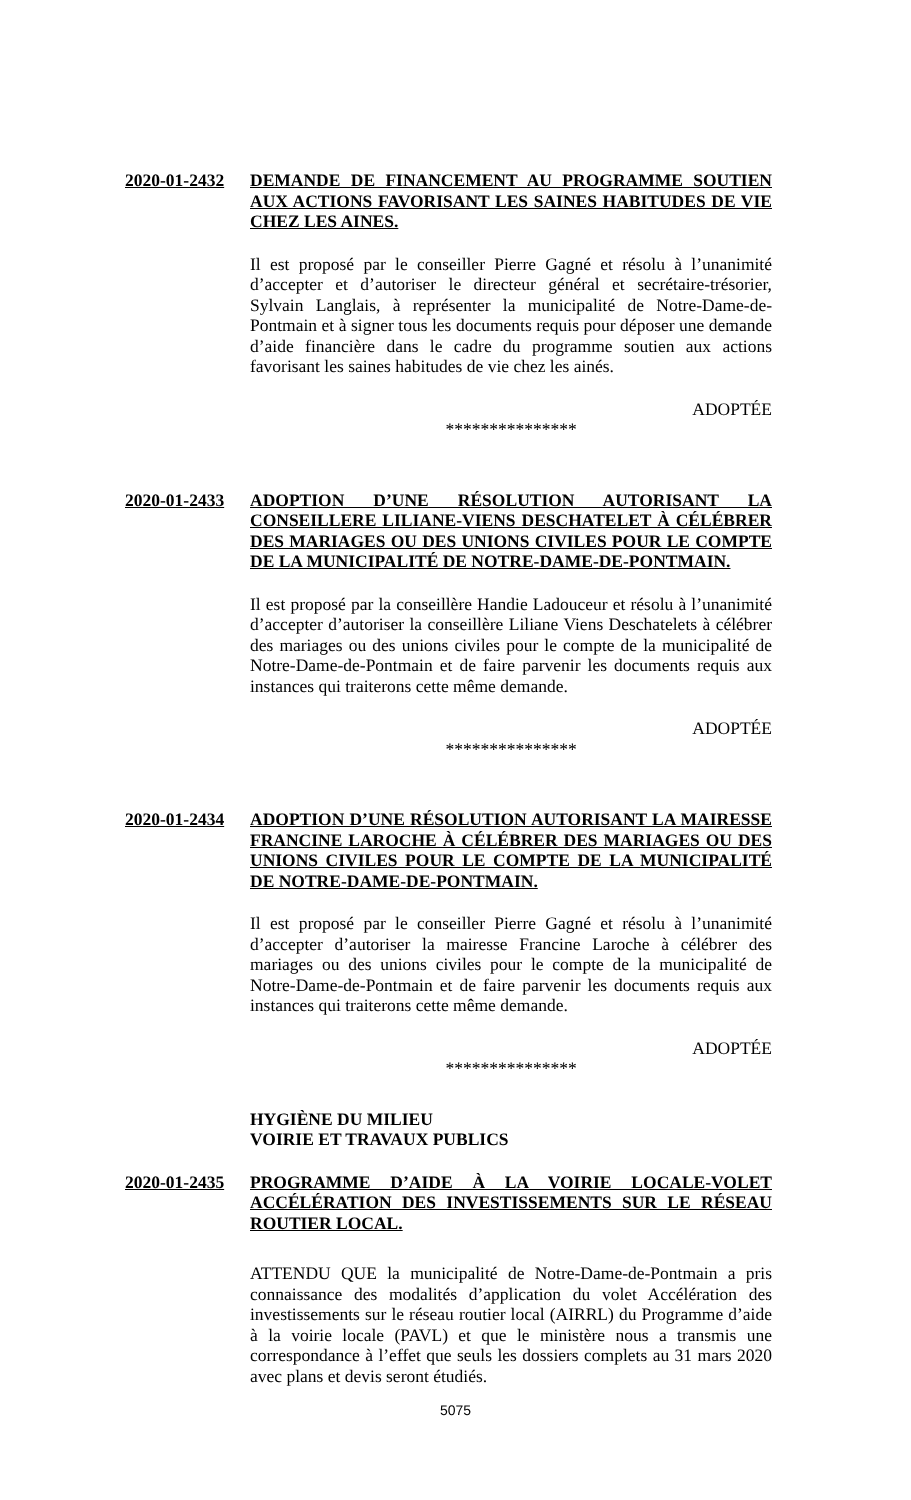2020-01-2432
DEMANDE DE FINANCEMENT AU PROGRAMME SOUTIEN AUX ACTIONS FAVORISANT LES SAINES HABITUDES DE VIE CHEZ LES AINES.
Il est proposé par le conseiller Pierre Gagné et résolu à l’unanimité d’accepter et d’autoriser le directeur général et secrétaire-trésorier, Sylvain Langlais, à représenter la municipalité de Notre-Dame-de-Pontmain et à signer tous les documents requis pour déposer une demande d’aide financière dans le cadre du programme soutien aux actions favorisant les saines habitudes de vie chez les ainés.
ADOPTÉE
***************
2020-01-2433
ADOPTION D’UNE RÉSOLUTION AUTORISANT LA CONSEILLERE LILIANE-VIENS DESCHATELET À CÉLÉBRER DES MARIAGES OU DES UNIONS CIVILES POUR LE COMPTE DE LA MUNICIPALITÉ DE NOTRE-DAME-DE-PONTMAIN.
Il est proposé par la conseillère Handie Ladouceur et résolu à l’unanimité d’accepter d’autoriser la conseillère Liliane Viens Deschatelets à célébrer des mariages ou des unions civiles pour le compte de la municipalité de Notre-Dame-de-Pontmain et de faire parvenir les documents requis aux instances qui traiterons cette même demande.
ADOPTÉE
***************
2020-01-2434
ADOPTION D’UNE RÉSOLUTION AUTORISANT LA MAIRESSE FRANCINE LAROCHE À CÉLÉBRER DES MARIAGES OU DES UNIONS CIVILES POUR LE COMPTE DE LA MUNICIPALITÉ DE NOTRE-DAME-DE-PONTMAIN.
Il est proposé par le conseiller Pierre Gagné et résolu à l’unanimité d’accepter d’autoriser la mairesse Francine Laroche à célébrer des mariages ou des unions civiles pour le compte de la municipalité de Notre-Dame-de-Pontmain et de faire parvenir les documents requis aux instances qui traiterons cette même demande.
ADOPTÉE
***************
HYGIÈNE DU MILIEU
VOIRIE ET TRAVAUX PUBLICS
2020-01-2435
PROGRAMME D’AIDE À LA VOIRIE LOCALE-VOLET ACCÉLÉRATION DES INVESTISSEMENTS SUR LE RÉSEAU ROUTIER LOCAL.
ATTENDU QUE la municipalité de Notre-Dame-de-Pontmain a pris connaissance des modalités d’application du volet Accélération des investissements sur le réseau routier local (AIRRL) du Programme d’aide à la voirie locale (PAVL) et que le ministère nous a transmis une correspondance à l’effet que seuls les dossiers complets au 31 mars 2020 avec plans et devis seront étudiés.
5075